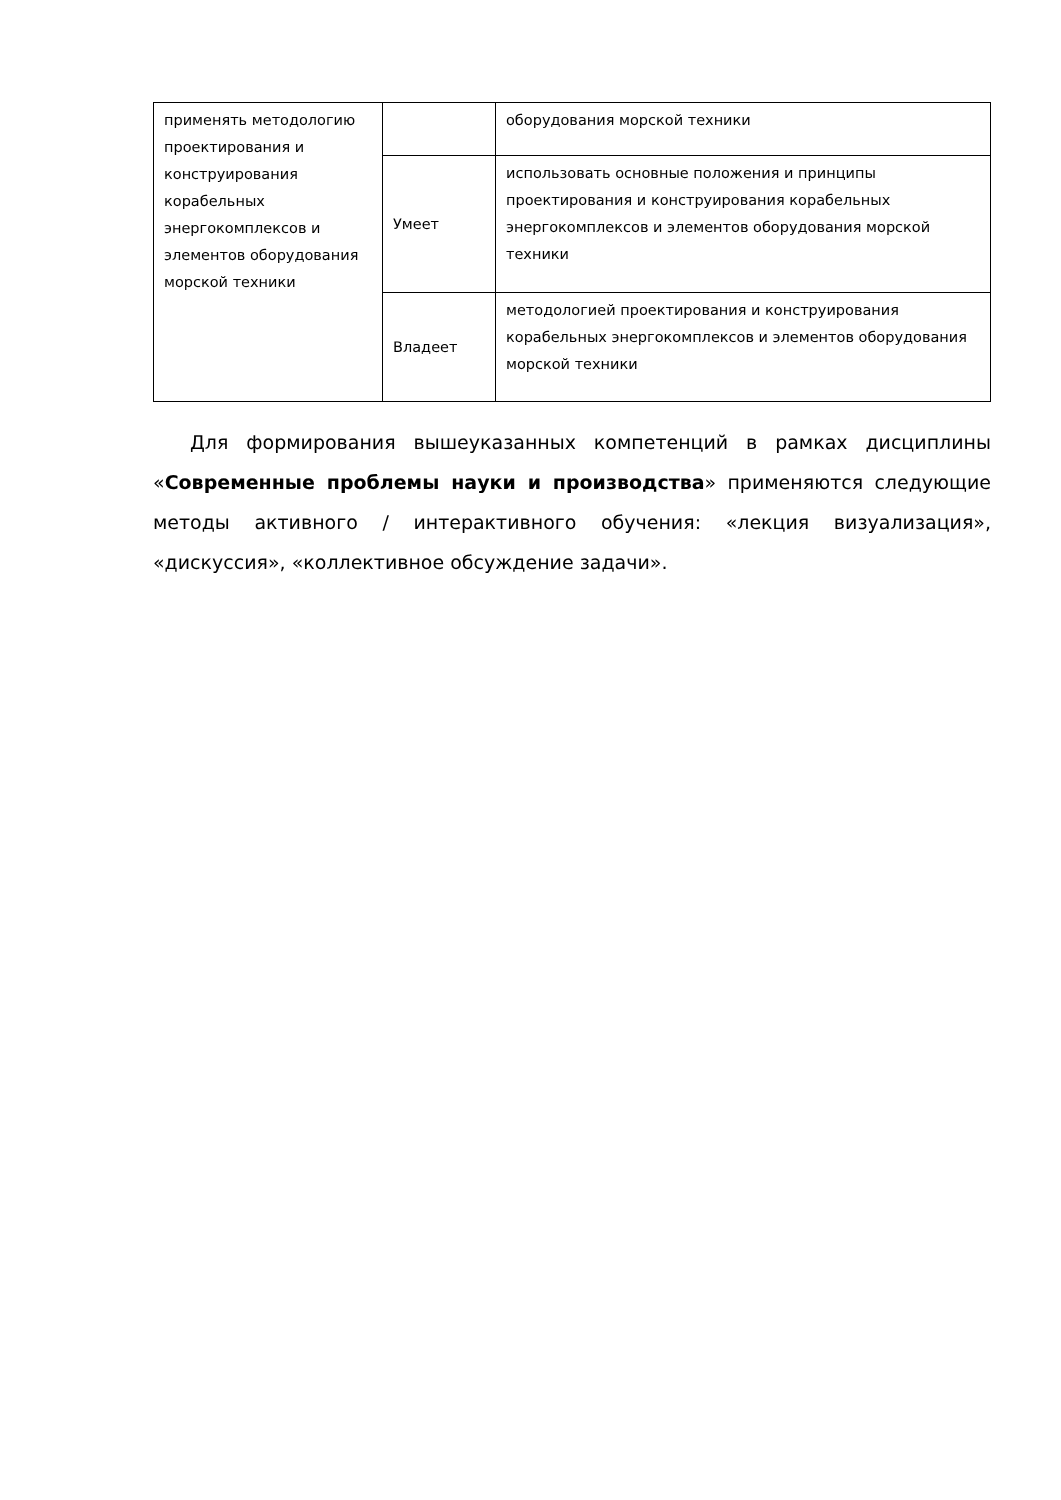| применять методологию проектирования и конструирования корабельных энергокомплексов и элементов оборудования морской техники | | оборудования морской техники |
| | Умеет | использовать основные положения и принципы проектирования и конструирования корабельных энергокомплексов и элементов оборудования морской техники |
| | Владеет | методологией проектирования и конструирования корабельных энергокомплексов и элементов оборудования морской техники |
Для формирования вышеуказанных компетенций в рамках дисциплины «Современные проблемы науки и производства» применяются следующие методы активного / интерактивного обучения: «лекция визуализация», «дискуссия», «коллективное обсуждение задачи».